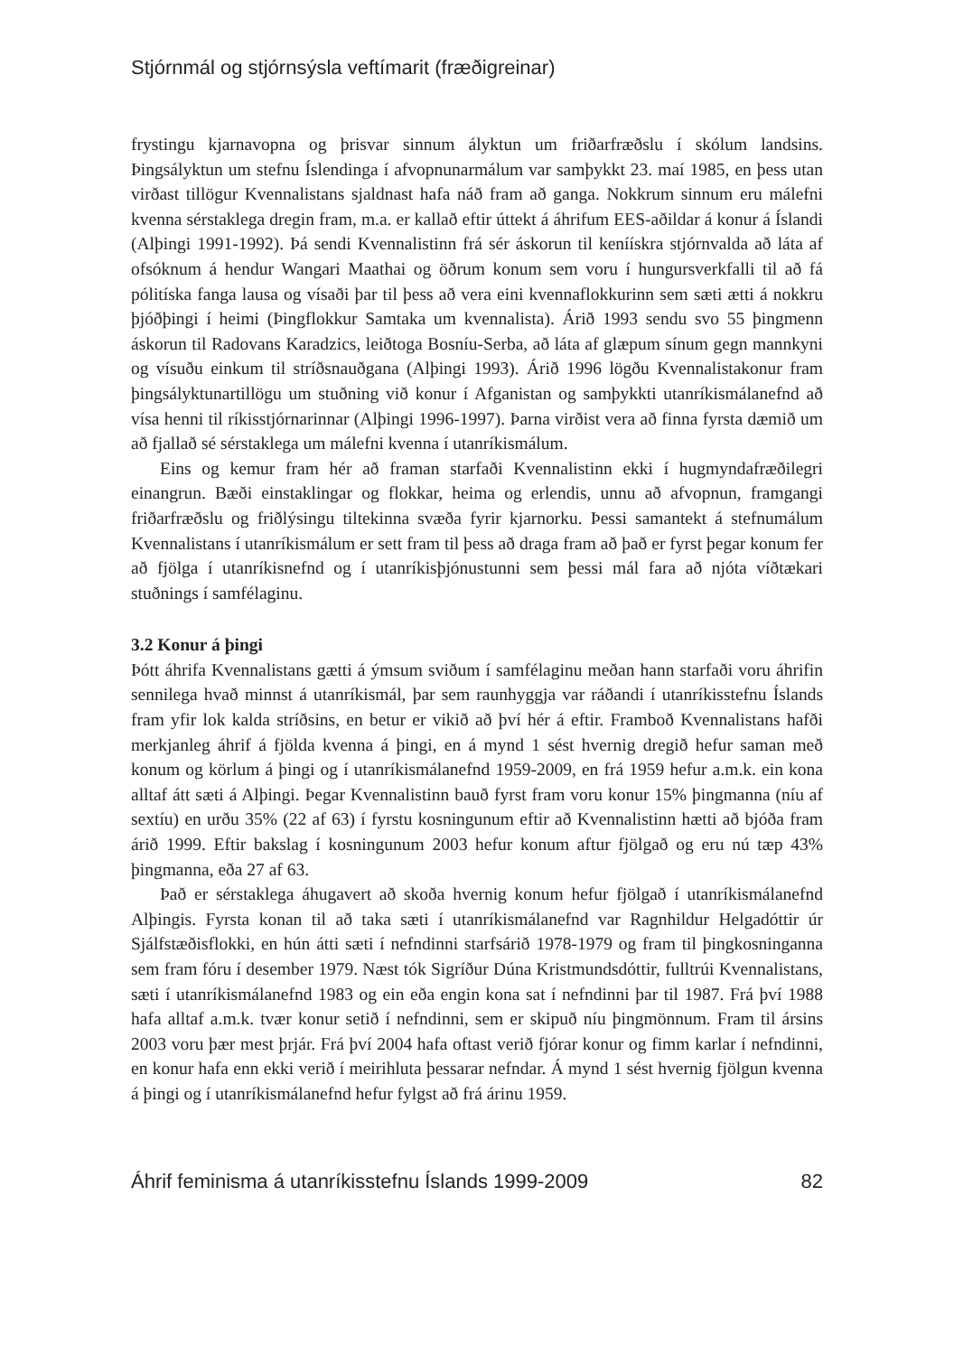Stjórnmál og stjórnsýsla veftímarit (fræðigreinar)
frystingu kjarnavopna og þrisvar sinnum ályktun um friðarfræðslu í skólum landsins. Þingsályktun um stefnu Íslendinga í afvopnunarmálum var samþykkt 23. maí 1985, en þess utan virðast tillögur Kvennalistans sjaldnast hafa náð fram að ganga. Nokkrum sinnum eru málefni kvenna sérstaklega dregin fram, m.a. er kallað eftir úttekt á áhrifum EES-aðildar á konur á Íslandi (Alþingi 1991-1992). Þá sendi Kvennalistinn frá sér áskorun til keníískra stjórnvalda að láta af ofsóknum á hendur Wangari Maathai og öðrum konum sem voru í hungursverkfalli til að fá pólitíska fanga lausa og vísaði þar til þess að vera eini kvennaflokkurinn sem sæti ætti á nokkru þjóðþingi í heimi (Þingflokkur Samtaka um kvennalista). Árið 1993 sendu svo 55 þingmenn áskorun til Radovans Karadzics, leiðtoga Bosníu-Serba, að láta af glæpum sínum gegn mannkyni og vísuðu einkum til stríðsnauðgana (Alþingi 1993). Árið 1996 lögðu Kvennalistakonur fram þingsályktunartillögu um stuðning við konur í Afganistan og samþykkti utanríkismálanefnd að vísa henni til ríkisstjórnarinnar (Alþingi 1996-1997). Þarna virðist vera að finna fyrsta dæmið um að fjallað sé sérstaklega um málefni kvenna í utanríkismálum.
Eins og kemur fram hér að framan starfaði Kvennalistinn ekki í hugmyndafræðilegri einangrun. Bæði einstaklingar og flokkar, heima og erlendis, unnu að afvopnun, framgangi friðarfræðslu og friðlýsingu tiltekinna svæða fyrir kjarnorku. Þessi samantekt á stefnumálum Kvennalistans í utanríkismálum er sett fram til þess að draga fram að það er fyrst þegar konum fer að fjölga í utanríkisnefnd og í utanríkisþjónustunni sem þessi mál fara að njóta víðtækari stuðnings í samfélaginu.
3.2 Konur á þingi
Þótt áhrifa Kvennalistans gætti á ýmsum sviðum í samfélaginu meðan hann starfaði voru áhrifin sennilega hvað minnst á utanríkismál, þar sem raunhyggja var ráðandi í utanríkisstefnu Íslands fram yfir lok kalda stríðsins, en betur er vikið að því hér á eftir. Framboð Kvennalistans hafði merkjanleg áhrif á fjölda kvenna á þingi, en á mynd 1 sést hvernig dregið hefur saman með konum og körlum á þingi og í utanríkismálanefnd 1959-2009, en frá 1959 hefur a.m.k. ein kona alltaf átt sæti á Alþingi. Þegar Kvennalistinn bauð fyrst fram voru konur 15% þingmanna (níu af sextíu) en urðu 35% (22 af 63) í fyrstu kosningunum eftir að Kvennalistinn hætti að bjóða fram árið 1999. Eftir bakslag í kosningunum 2003 hefur konum aftur fjölgað og eru nú tæp 43% þingmanna, eða 27 af 63.
Það er sérstaklega áhugavert að skoða hvernig konum hefur fjölgað í utanríkismálanefnd Alþingis. Fyrsta konan til að taka sæti í utanríkismálanefnd var Ragnhildur Helgadóttir úr Sjálfstæðisflokki, en hún átti sæti í nefndinni starfsárið 1978-1979 og fram til þingkosninganna sem fram fóru í desember 1979. Næst tók Sigríður Dúna Kristmundsdóttir, fulltrúi Kvennalistans, sæti í utanríkismálanefnd 1983 og ein eða engin kona sat í nefndinni þar til 1987. Frá því 1988 hafa alltaf a.m.k. tvær konur setið í nefndinni, sem er skipuð níu þingmönnum. Fram til ársins 2003 voru þær mest þrjár. Frá því 2004 hafa oftast verið fjórar konur og fimm karlar í nefndinni, en konur hafa enn ekki verið í meirihluta þessarar nefndar. Á mynd 1 sést hvernig fjölgun kvenna á þingi og í utanríkismálanefnd hefur fylgst að frá árinu 1959.
Áhrif feminisma á utanríkisstefnu Íslands 1999-2009 82